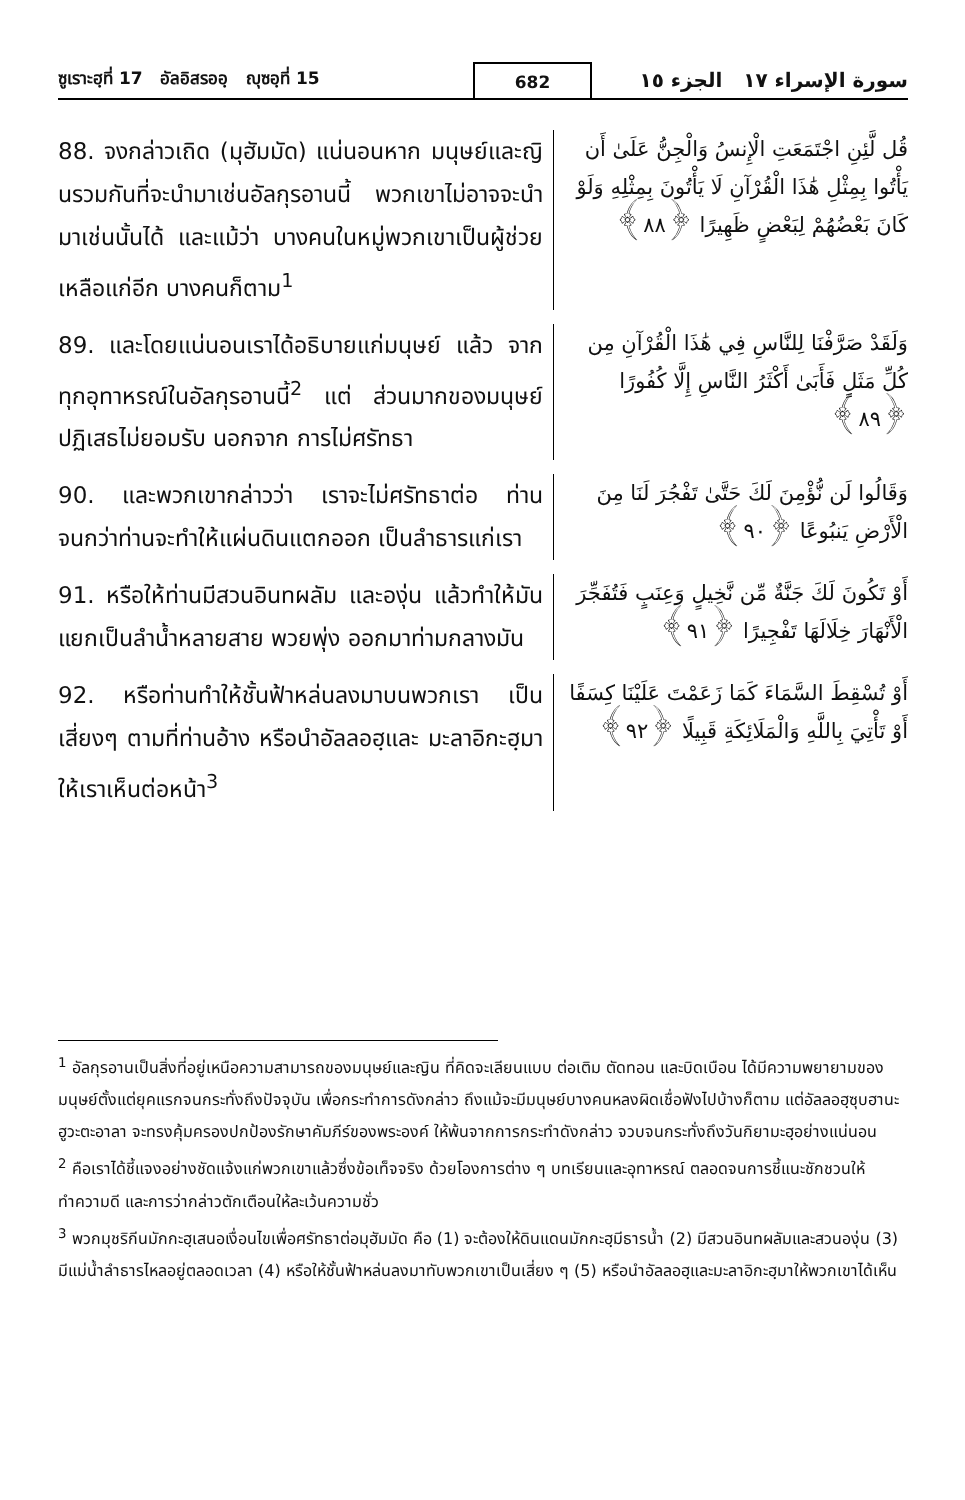ซูเราะฮฺที่ 17 อัลอิสรออฺ ญุซอฺที่ 15
682
سورة الإسراء ١٧ الجزء ١٥
88. จงกล่าวเถิด (มุฮัมมัด) แน่นอนหาก มนุษย์และญินรวมกันที่จะนำมาเช่นอัลกุรอานนี้ พวกเขาไม่อาจจะนำมาเช่นนั้นได้ และแม้ว่า บางคนในหมู่พวกเขาเป็นผู้ช่วยเหลือแก่อีก บางคนก็ตาม<sup>1</sup>
قُل لَّئِنِ اجْتَمَعَتِ الْإِنسُ وَالْجِنُّ عَلَىٰ أَن يَأْتُوا بِمِثْلِ هَٰذَا الْقُرْآنِ لَا يَأْتُونَ بِمِثْلِهِ وَلَوْ كَانَ بَعْضُهُمْ لِبَعْضٍ ظَهِيرًا ﴿٨٨﴾
89. และโดยแน่นอนเราได้อธิบายแก่มนุษย์ แล้ว จากทุกอุทาหรณ์ในอัลกุรอานนี้<sup>2</sup> แต่ ส่วนมากของมนุษย์ปฏิเสธไม่ยอมรับ นอกจาก การไม่ศรัทธา
وَلَقَدْ صَرَّفْنَا لِلنَّاسِ فِي هَٰذَا الْقُرْآنِ مِن كُلِّ مَثَلٍ فَأَبَىٰ أَكْثَرُ النَّاسِ إِلَّا كُفُورًا ﴿٨٩﴾
90. และพวกเขากล่าวว่า เราจะไม่ศรัทธาต่อ ท่าน จนกว่าท่านจะทำให้แผ่นดินแตกออก เป็นลำธารแก่เรา
وَقَالُوا لَن نُّؤْمِنَ لَكَ حَتَّىٰ تَفْجُرَ لَنَا مِنَ الْأَرْضِ يَنبُوعًا ﴿٩٠﴾
91. หรือให้ท่านมีสวนอินทผลัม และองุ่น แล้วทำให้มันแยกเป็นลำน้ำหลายสาย พวยพุ่ง ออกมาท่ามกลางมัน
أَوْ تَكُونَ لَكَ جَنَّةٌ مِّن نَّخِيلٍ وَعِنَبٍ فَتُفَجِّرَ الْأَنْهَارَ خِلَالَهَا تَفْجِيرًا ﴿٩١﴾
92. หรือท่านทำให้ชั้นฟ้าหล่นลงมาบนพวกเรา เป็นเสี่ยงๆ ตามที่ท่านอ้าง หรือนำอัลลอฮฺและ มะลาอิกะฮฺมาให้เราเห็นต่อหน้า<sup>3</sup>
أَوْ تُسْقِطَ السَّمَاءَ كَمَا زَعَمْتَ عَلَيْنَا كِسَفًا أَوْ تَأْتِيَ بِاللَّهِ وَالْمَلَائِكَةِ قَبِيلًا ﴿٩٢﴾
<sup>1</sup> อัลกุรอานเป็นสิ่งที่อยู่เหนือความสามารถของมนุษย์และญิน ที่คิดจะเลียนแบบ ต่อเติม ตัดทอน และบิดเบือน ได้มีความพยายามของมนุษย์ตั้งแต่ยุคแรกจนกระทั่งถึงปัจจุบัน เพื่อกระทำการดังกล่าว ถึงแม้จะมีมนุษย์บางคนหลงผิดเชื่อฟังไปบ้างก็ตาม แต่อัลลอฮฺซุบฮานะฮูวะตะอาลา จะทรงคุ้มครองปกป้องรักษาคัมภีร์ของพระองค์ ให้พ้นจากการกระทำดังกล่าว จวบจนกระทั่งถึงวันกิยามะฮฺอย่างแน่นอน
<sup>2</sup> คือเราได้ชี้แจงอย่างชัดแจ้งแก่พวกเขาแล้วซึ่งข้อเท็จจริง ด้วยโองการต่าง ๆ บทเรียนและอุทาหรณ์ ตลอดจนการชี้แนะชักชวนให้ทำความดี และการว่ากล่าวตักเตือนให้ละเว้นความชั่ว
<sup>3</sup> พวกมุชริกีนมักกะฮฺเสนอเงื่อนไขเพื่อศรัทธาต่อมุฮัมมัด คือ (1) จะต้องให้ดินแดนมักกะฮฺมีธารน้ำ (2) มีสวนอินทผลัมและสวนองุ่น (3) มีแม่น้ำลำธารไหลอยู่ตลอดเวลา (4) หรือให้ชั้นฟ้าหล่นลงมาทับพวกเขาเป็นเสี่ยง ๆ (5) หรือนำอัลลอฮฺและมะลาอิกะฮฺมาให้พวกเขาได้เห็น